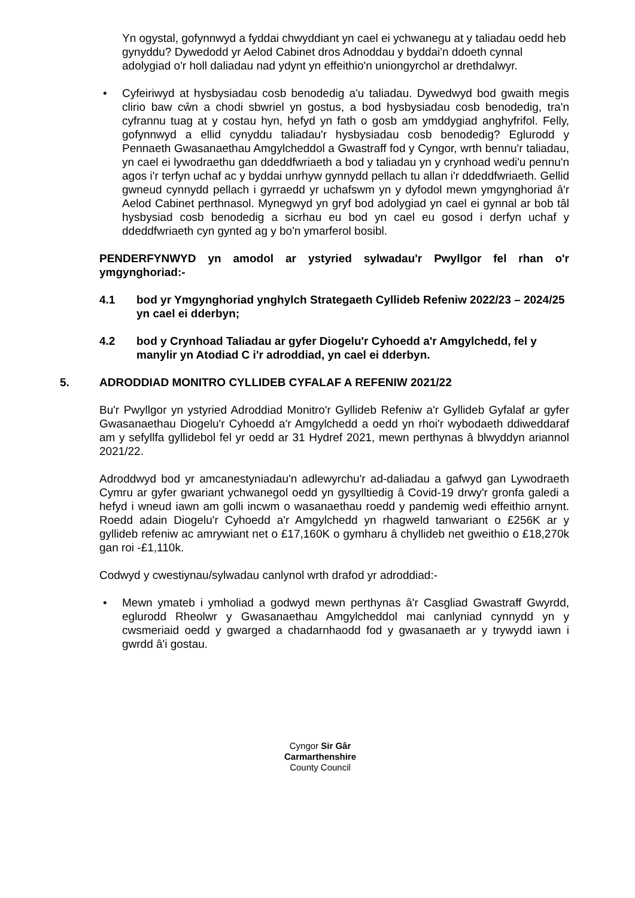Yn ogystal, gofynnwyd a fyddai chwyddiant yn cael ei ychwanegu at y taliadau oedd heb gynyddu? Dywedodd yr Aelod Cabinet dros Adnoddau y byddai'n ddoeth cynnal adolygiad o'r holl daliadau nad ydynt yn effeithio'n uniongyrchol ar drethdalwyr.
• Cyfeiriwyd at hysbysiadau cosb benodedig a'u taliadau. Dywedwyd bod gwaith megis clirio baw cŵn a chodi sbwriel yn gostus, a bod hysbysiadau cosb benodedig, tra'n cyfrannu tuag at y costau hyn, hefyd yn fath o gosb am ymddygiad anghyfrifol. Felly, gofynnwyd a ellid cynyddu taliadau'r hysbysiadau cosb benodedig? Eglurodd y Pennaeth Gwasanaethau Amgylcheddol a Gwastraff fod y Cyngor, wrth bennu'r taliadau, yn cael ei lywodraethu gan ddeddfwriaeth a bod y taliadau yn y crynhoad wedi'u pennu'n agos i'r terfyn uchaf ac y byddai unrhyw gynnydd pellach tu allan i'r ddeddfwriaeth. Gellid gwneud cynnydd pellach i gyrraedd yr uchafswm yn y dyfodol mewn ymgynghoriad â'r Aelod Cabinet perthnasol. Mynegwyd yn gryf bod adolygiad yn cael ei gynnal ar bob tâl hysbysiad cosb benodedig a sicrhau eu bod yn cael eu gosod i derfyn uchaf y ddeddfwriaeth cyn gynted ag y bo'n ymarferol bosibl.
PENDERFYNWYD yn amodol ar ystyried sylwadau'r Pwyllgor fel rhan o'r ymgynghoriad:-
4.1 bod yr Ymgynghoriad ynghylch Strategaeth Cyllideb Refeniw 2022/23 – 2024/25 yn cael ei dderbyn;
4.2 bod y Crynhoad Taliadau ar gyfer Diogelu'r Cyhoedd a'r Amgylchedd, fel y manylir yn Atodiad C i'r adroddiad, yn cael ei dderbyn.
5. ADRODDIAD MONITRO CYLLIDEB CYFALAF A REFENIW 2021/22
Bu'r Pwyllgor yn ystyried Adroddiad Monitro'r Gyllideb Refeniw a'r Gyllideb Gyfalaf ar gyfer Gwasanaethau Diogelu'r Cyhoedd a'r Amgylchedd a oedd yn rhoi'r wybodaeth ddiweddaraf am y sefyllfa gyllidebol fel yr oedd ar 31 Hydref 2021, mewn perthynas â blwyddyn ariannol 2021/22.
Adroddwyd bod yr amcanestyniadau'n adlewyrchu'r ad-daliadau a gafwyd gan Lywodraeth Cymru ar gyfer gwariant ychwanegol oedd yn gysylltiedig â Covid-19 drwy'r gronfa galedi a hefyd i wneud iawn am golli incwm o wasanaethau roedd y pandemig wedi effeithio arnynt. Roedd adain Diogelu'r Cyhoedd a'r Amgylchedd yn rhagweld tanwariant o £256K ar y gyllideb refeniw ac amrywiant net o £17,160K o gymharu â chyllideb net gweithio o £18,270k gan roi -£1,110k.
Codwyd y cwestiynau/sylwadau canlynol wrth drafod yr adroddiad:-
• Mewn ymateb i ymholiad a godwyd mewn perthynas â'r Casgliad Gwastraff Gwyrdd, eglurodd Rheolwr y Gwasanaethau Amgylcheddol mai canlyniad cynnydd yn y cwsmeriaid oedd y gwarged a chadarnhaodd fod y gwasanaeth ar y trywydd iawn i gwrdd â'i gostau.
Cyngor Sir Gâr
Carmarthenshire
County Council